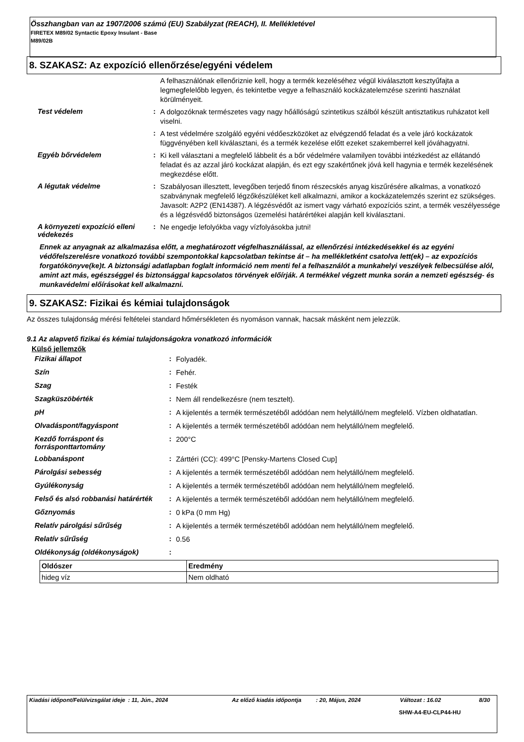Összhangban van az 1907/2006 számú (EU) Szabályzat (REACH), II. Mellékletével
FIRETEX M89/02 Syntactic Epoxy Insulant - Base
M89/02B
8. SZAKASZ: Az expozíció ellenőrzése/egyéni védelem
A felhasználónak ellenőriznie kell, hogy a termék kezeléséhez végül kiválasztott kesztyűfajta a legmegfelelőbb legyen, és tekintetbe vegye a felhasználó kockázatelemzése szerinti használat körülményeit.
Test védelem :
A dolgozóknak természetes vagy nagy hőállóságú szintetikus szálból készült antisztatikus ruházatot kell viselni.
:
A test védelmére szolgáló egyéni védőeszközöket az elvégzendő feladat és a vele járó kockázatok függvényében kell kiválasztani, és a termék kezelése előtt ezeket szakemberrel kell jóváhagyatni.
Egyéb bőrvédelem :
Ki kell választani a megfelelő lábbelit és a bőr védelmére valamilyen további intézkedést az ellátandó feladat és az azzal járó kockázat alapján, és ezt egy szakértőnek jóvá kell hagynia e termék kezelésének megkezdése előtt.
A légutak védelme :
Szabályosan illesztett, levegőben terjedő finom részecskés anyag kiszűrésére alkalmas, a vonatkozó szabványnak megfelelő légzőkészüléket kell alkalmazni, amikor a kockázatelemzés szerint ez szükséges. Javasolt: A2P2 (EN14387). A légzésvédőt az ismert vagy várható expozíciós szint, a termék veszélyessége és a légzésvédő biztonságos üzemelési határértékei alapján kell kiválasztani.
A környezeti expozíció elleni védekezés
:
Ne engedje lefolyókba vagy vízfolyásokba jutni!
Ennek az anyagnak az alkalmazása előtt, a meghatározott végfelhasználással, az ellenőrzési intézkedésekkel és az egyéni védőfelszerelésre vonatkozó további szempontokkal kapcsolatban tekintse át – ha mellékletként csatolva lett(ek) – az expozíciós forgatókönyve(ke)t. A biztonsági adatlapban foglalt információ nem menti fel a felhasználót a munkahelyi veszélyek felbecsülése alól, amint azt más, egészséggel és biztonsággal kapcsolatos törvények előírják. A termékkel végzett munka során a nemzeti egészség- és munkavédelmi előírásokat kell alkalmazni.
9. SZAKASZ: Fizikai és kémiai tulajdonságok
Az összes tulajdonság mérési feltételei standard hőmérsékleten és nyomáson vannak, hacsak másként nem jelezzük.
9.1 Az alapvető fizikai és kémiai tulajdonságokra vonatkozó információk
Külső jellemzők
Fizikai állapot :
Folyadék.
Szín :
Fehér.
Szag :
Festék
Szagküszöbérték :
Nem áll rendelkezésre (nem tesztelt).
pH :
A kijelentés a termék természetéből adódóan nem helytálló/nem megfelelő. Vízben oldhatatlan.
Olvadáspont/fagyáspont :
A kijelentés a termék természetéből adódóan nem helytálló/nem megfelelő.
Kezdő forráspont és forrásponttartomány
:
200°C
Lobbanáspont :
Zárttéri (CC): 499°C [Pensky-Martens Closed Cup]
Párolgási sebesség :
A kijelentés a termék természetéből adódóan nem helytálló/nem megfelelő.
Gyúlékonyság :
A kijelentés a termék természetéből adódóan nem helytálló/nem megfelelő.
Felső és alsó robbanási határérték
:
A kijelentés a termék természetéből adódóan nem helytálló/nem megfelelő.
Gőznyomás :
0 kPa (0 mm Hg)
Relatív párolgási sűrűség :
A kijelentés a termék természetéből adódóan nem helytálló/nem megfelelő.
Relatív sűrűség :
0.56
Oldékonyság (oldékonyságok) :
| Oldószer | Eredmény |
| --- | --- |
| hideg víz | Nem oldható |
Kiadási időpont/Felülvizsgálat ideje: 11, Jún., 2024 Az előző kiadás időpontja: 20, Május, 2024 Változat : 16.02 8/30
SHW-A4-EU-CLP44-HU